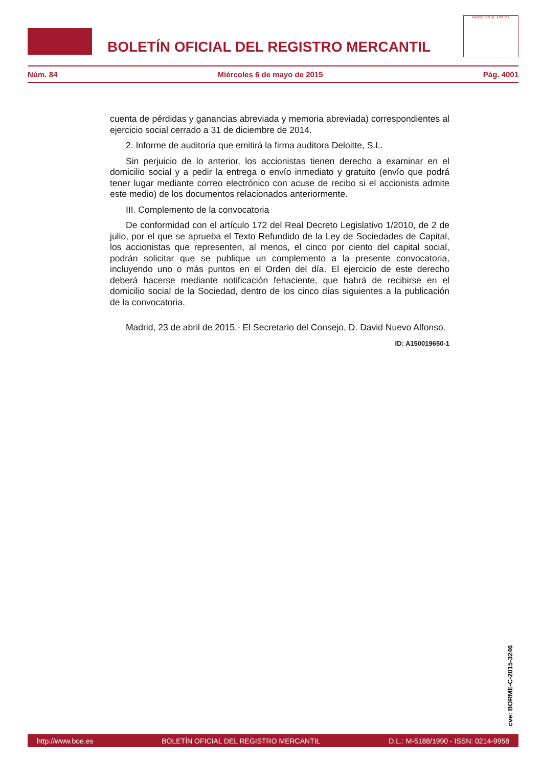BOLETÍN OFICIAL DEL REGISTRO MERCANTIL
MINISTERIO DE JUSTICIA
Núm. 84 Miércoles 6 de mayo de 2015 Pág. 4001
cuenta de pérdidas y ganancias abreviada y memoria abreviada) correspondientes al ejercicio social cerrado a 31 de diciembre de 2014.
2. Informe de auditoría que emitirá la firma auditora Deloitte, S.L.
Sin perjuicio de lo anterior, los accionistas tienen derecho a examinar en el domicilio social y a pedir la entrega o envío inmediato y gratuito (envío que podrá tener lugar mediante correo electrónico con acuse de recibo si el accionista admite este medio) de los documentos relacionados anteriormente.
III. Complemento de la convocatoria
De conformidad con el artículo 172 del Real Decreto Legislativo 1/2010, de 2 de julio, por el que se aprueba el Texto Refundido de la Ley de Sociedades de Capital, los accionistas que representen, al menos, el cinco por ciento del capital social, podrán solicitar que se publique un complemento a la presente convocatoria, incluyendo uno o más puntos en el Orden del día. El ejercicio de este derecho deberá hacerse mediante notificación fehaciente, que habrá de recibirse en el domicilio social de la Sociedad, dentro de los cinco días siguientes a la publicación de la convocatoria.
Madrid, 23 de abril de 2015.- El Secretario del Consejo, D. David Nuevo Alfonso.
ID: A150019650-1
cve: BORME-C-2015-3246
http://www.boe.es BOLETÍN OFICIAL DEL REGISTRO MERCANTIL D.L.: M-5188/1990 - ISSN: 0214-9958